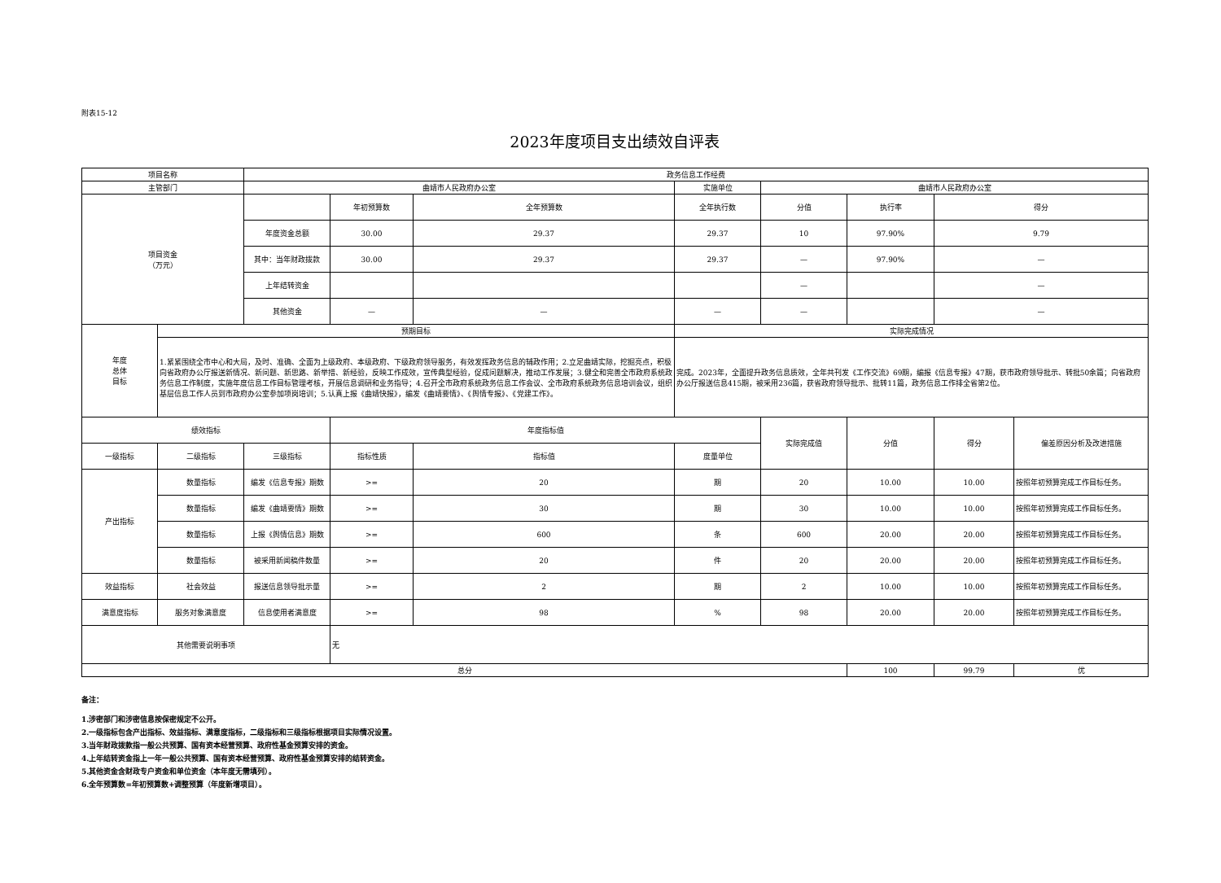附表15-12
2023年度项目支出绩效自评表
| 项目名称 | | 政务信息工作经费 | | | | | | | |
| 主管部门 | | 曲靖市人民政府办公室 | | | 实施单位 | 曲靖市人民政府办公室 | | | |
| 项目资金 （万元） | | | 年初预算数 | 全年预算数 | 全年执行数 | 分值 | 执行率 | 得分 | |
| | | 年度资金总额 | 30.00 | 29.37 | 29.37 | 10 | 97.90% | 9.79 | |
| | | 其中：当年财政拨款 | 30.00 | 29.37 | 29.37 | — | 97.90% | — | |
| | | 上年结转资金 | | | | — | | — | |
| | | 其他资金 | — | — | — | — | | — | |
| 年度 总体 目标 | 预期目标 | | | | 实际完成情况 | | | | |
| | 1.紧紧围绕全市中心和大局，及时、准确、全面为上级政府、本级政府、下级政府领导服务，有效发挥政务信息的辅政作用；2.立足曲靖实际，挖掘亮点，积极向省政府办公厅报送新情况、新问题、新思路、新举措、新经验，反映工作成效，宣传典型经验，促成问题解决，推动工作发展；3.健全和完善全市政府系统政务信息工作制度，实施年度信息工作目标管理考核，开展信息调研和业务指导；4.召开全市政府系统政务信息工作会议、全市政府系统政务信息培训会议，组织基层信息工作人员到市政府办公室参加项岗培训；5.认真上报《曲靖快报》，编发《曲靖要情》、《舆情专报》、《党建工作》。 | | | | 完成。2023年，全面提升政务信息质效，全年共刊发《工作交流》69期，编报《信息专报》47期，获市政府领导批示、转批50余篇；向省政府办公厅报送信息415期，被采用236篇，获省政府领导批示、批转11篇，政务信息工作排全省第2位。 | | | | |
| 绩效指标 | | | 年度指标值 | | | 实际完成值 | 分值 | 得分 | 偏差原因分析及改进措施 |
| 一级指标 | 二级指标 | 三级指标 | 指标性质 | 指标值 | 度量单位 | | | | |
| 产出指标 | 数量指标 | 编发《信息专报》期数 | >= | 20 | 期 | 20 | 10.00 | 10.00 | 按照年初预算完成工作目标任务。 |
| | 数量指标 | 编发《曲靖要情》期数 | >= | 30 | 期 | 30 | 10.00 | 10.00 | 按照年初预算完成工作目标任务。 |
| | 数量指标 | 上报《舆情信息》期数 | >= | 600 | 条 | 600 | 20.00 | 20.00 | 按照年初预算完成工作目标任务。 |
| | 数量指标 | 被采用新闻稿件数量 | >= | 20 | 件 | 20 | 20.00 | 20.00 | 按照年初预算完成工作目标任务。 |
| 效益指标 | 社会效益 | 报送信息领导批示量 | >= | 2 | 期 | 2 | 10.00 | 10.00 | 按照年初预算完成工作目标任务。 |
| 满意度指标 | 服务对象满意度 | 信息使用者满意度 | >= | 98 | % | 98 | 20.00 | 20.00 | 按照年初预算完成工作目标任务。 |
| 其他需要说明事项 | | | 无 | | | | | | |
| 总分 | | | | | | | 100 | 99.79 | 优 |
备注：
1.涉密部门和涉密信息按保密规定不公开。
2.一级指标包含产出指标、效益指标、满意度指标，二级指标和三级指标根据项目实际情况设置。
3.当年财政拨款指一般公共预算、国有资本经营预算、政府性基金预算安排的资金。
4.上年结转资金指上一年一般公共预算、国有资本经营预算、政府性基金预算安排的结转资金。
5.其他资金含财政专户资金和单位资金（本年度无需填列）。
6.全年预算数=年初预算数+调整预算（年度新增项目）。